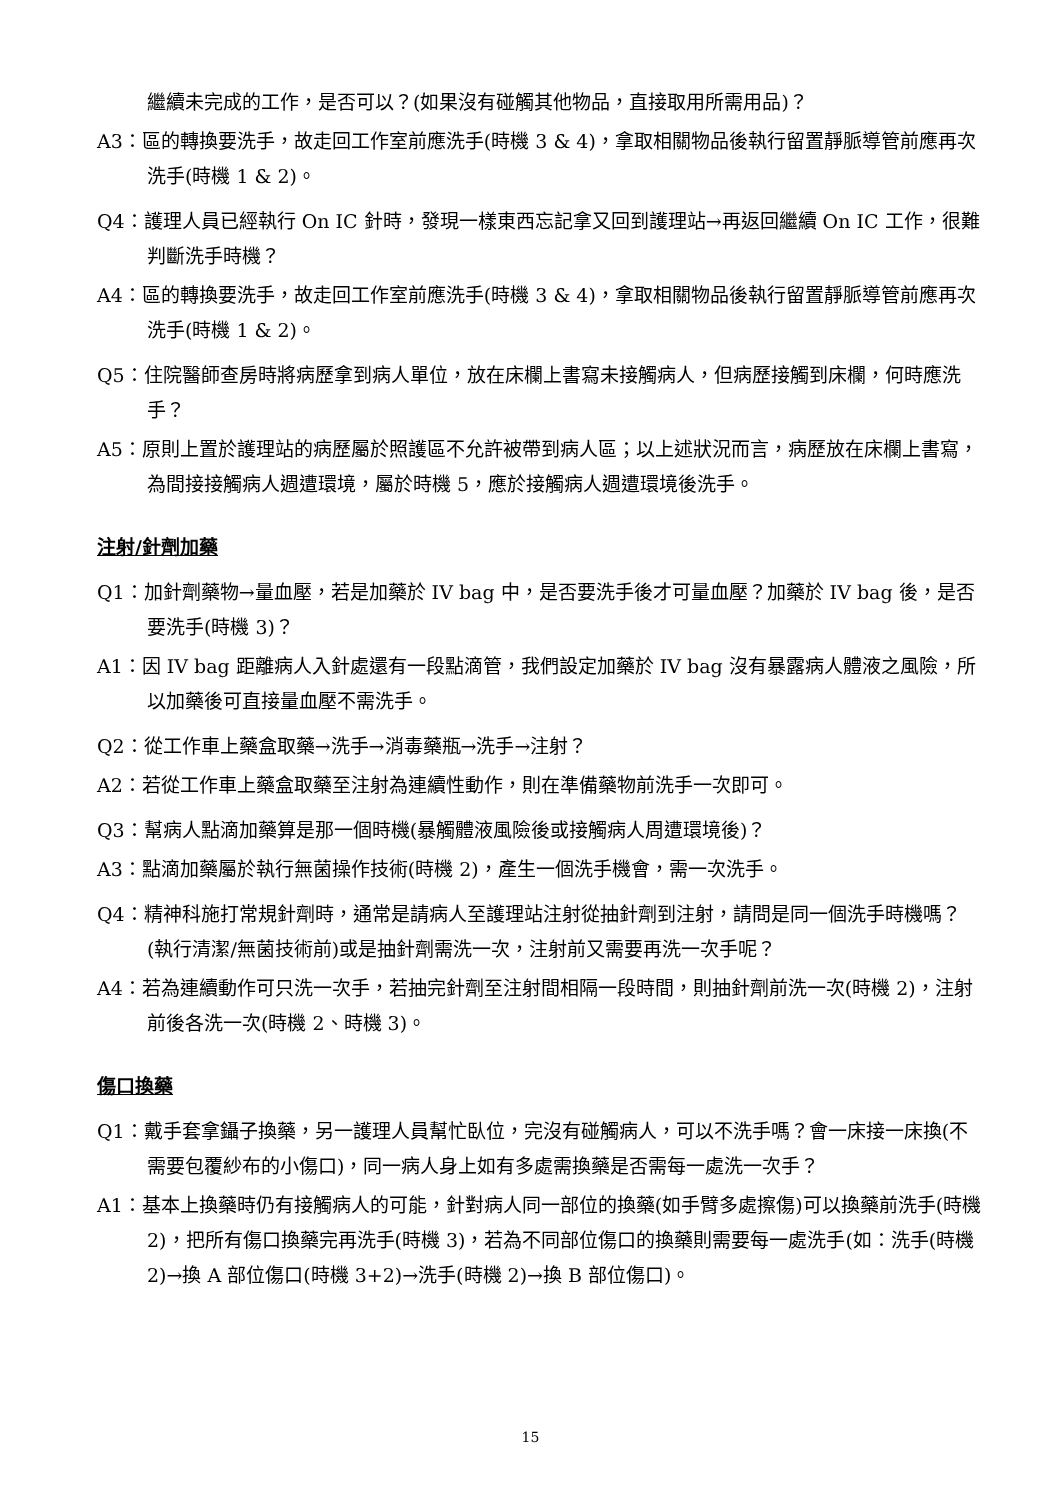繼續未完成的工作，是否可以？(如果沒有碰觸其他物品，直接取用所需用品)？
A3：區的轉換要洗手，故走回工作室前應洗手(時機 3 & 4)，拿取相關物品後執行留置靜脈導管前應再次洗手(時機 1 & 2)。
Q4：護理人員已經執行 On IC 針時，發現一樣東西忘記拿又回到護理站→再返回繼續 On IC 工作，很難判斷洗手時機？
A4：區的轉換要洗手，故走回工作室前應洗手(時機 3 & 4)，拿取相關物品後執行留置靜脈導管前應再次洗手(時機 1 & 2)。
Q5：住院醫師查房時將病歷拿到病人單位，放在床欄上書寫未接觸病人，但病歷接觸到床欄，何時應洗手？
A5：原則上置於護理站的病歷屬於照護區不允許被帶到病人區；以上述狀況而言，病歷放在床欄上書寫，為間接接觸病人週遭環境，屬於時機 5，應於接觸病人週遭環境後洗手。
注射/針劑加藥
Q1：加針劑藥物→量血壓，若是加藥於 IV bag 中，是否要洗手後才可量血壓？加藥於 IV bag 後，是否要洗手(時機 3)？
A1：因 IV bag 距離病人入針處還有一段點滴管，我們設定加藥於 IV bag 沒有暴露病人體液之風險，所以加藥後可直接量血壓不需洗手。
Q2：從工作車上藥盒取藥→洗手→消毒藥瓶→洗手→注射？
A2：若從工作車上藥盒取藥至注射為連續性動作，則在準備藥物前洗手一次即可。
Q3：幫病人點滴加藥算是那一個時機(暴觸體液風險後或接觸病人周遭環境後)？
A3：點滴加藥屬於執行無菌操作技術(時機 2)，產生一個洗手機會，需一次洗手。
Q4：精神科施打常規針劑時，通常是請病人至護理站注射從抽針劑到注射，請問是同一個洗手時機嗎？(執行清潔/無菌技術前)或是抽針劑需洗一次，注射前又需要再洗一次手呢？
A4：若為連續動作可只洗一次手，若抽完針劑至注射間相隔一段時間，則抽針劑前洗一次(時機 2)，注射前後各洗一次(時機 2、時機 3)。
傷口換藥
Q1：戴手套拿鑷子換藥，另一護理人員幫忙臥位，完沒有碰觸病人，可以不洗手嗎？會一床接一床換(不需要包覆紗布的小傷口)，同一病人身上如有多處需換藥是否需每一處洗一次手？
A1：基本上換藥時仍有接觸病人的可能，針對病人同一部位的換藥(如手臂多處擦傷)可以換藥前洗手(時機 2)，把所有傷口換藥完再洗手(時機 3)，若為不同部位傷口的換藥則需要每一處洗手(如：洗手(時機 2)→換 A 部位傷口(時機 3+2)→洗手(時機 2)→換 B 部位傷口)。
15